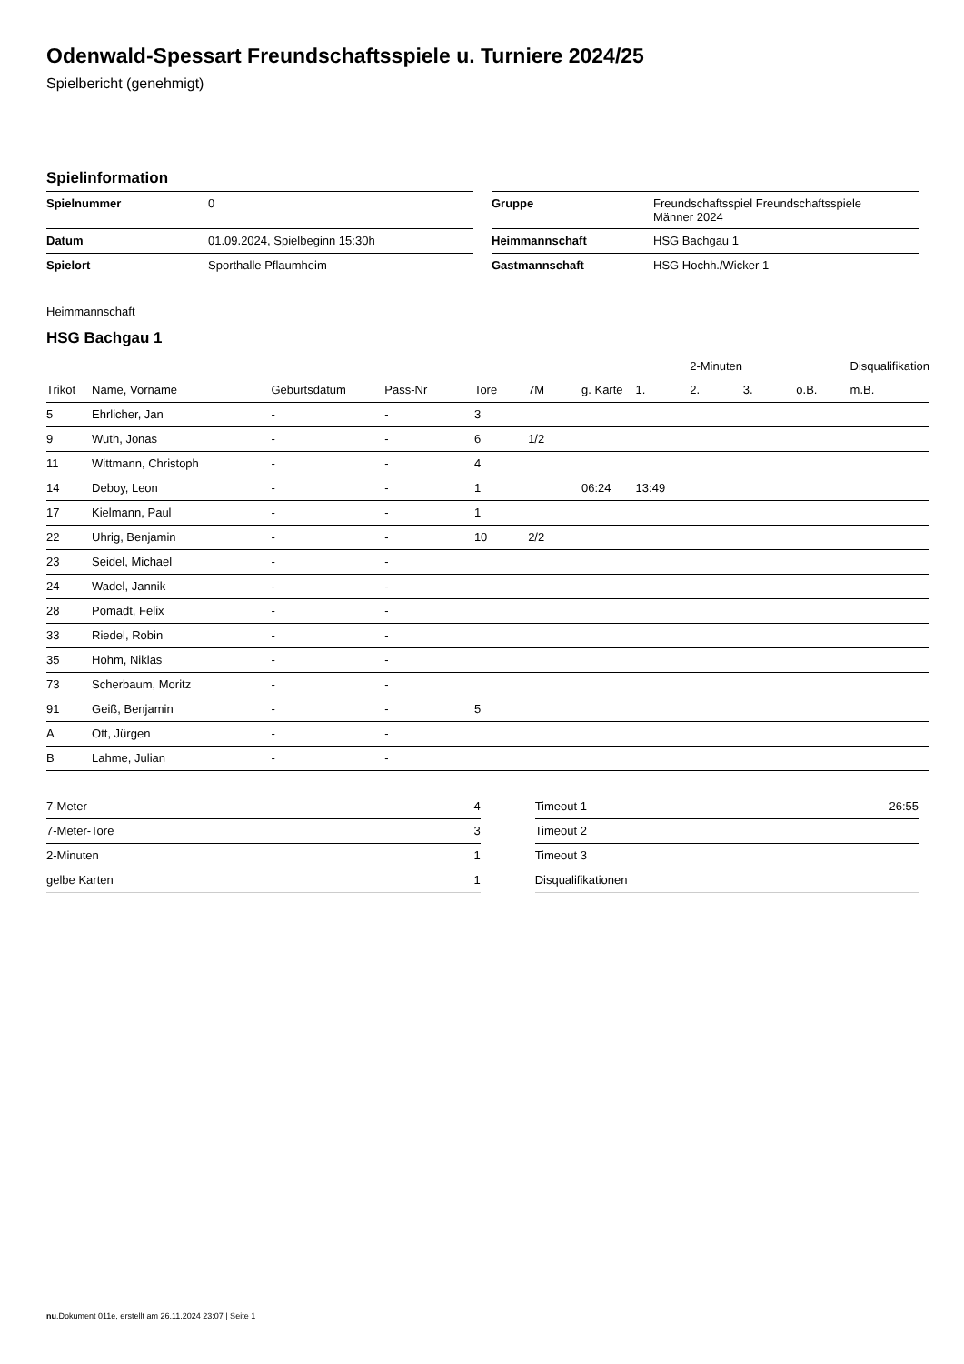Odenwald-Spessart Freundschaftsspiele u. Turniere 2024/25
Spielbericht (genehmigt)
Spielinformation
| Spielnummer | 0 |
| Datum | 01.09.2024, Spielbeginn 15:30h |
| Spielort | Sporthalle Pflaumheim |
| Gruppe | Freundschaftsspiel Freundschaftsspiele Männer 2024 |
| Heimmannschaft | HSG Bachgau 1 |
| Gastmannschaft | HSG Hochh./Wicker 1 |
Heimmannschaft
HSG Bachgau 1
| | | | | | | | | 2-Minuten | | | Disqualifikation |
| --- | --- | --- | --- | --- | --- | --- | --- | --- | --- | --- | --- |
| Trikot | Name, Vorname | Geburtsdatum | Pass-Nr | Tore | 7M | g. Karte | 1. | 2. | 3. | o.B. | m.B. |
| 5 | Ehrlicher, Jan | - | - | 3 | | | | | | | |
| 9 | Wuth, Jonas | - | - | 6 | 1/2 | | | | | | |
| 11 | Wittmann, Christoph | - | - | 4 | | | | | | | |
| 14 | Deboy, Leon | - | - | 1 | | 06:24 | 13:49 | | | | |
| 17 | Kielmann, Paul | - | - | 1 | | | | | | | |
| 22 | Uhrig, Benjamin | - | - | 10 | 2/2 | | | | | | |
| 23 | Seidel, Michael | - | - | | | | | | | | |
| 24 | Wadel, Jannik | - | - | | | | | | | | |
| 28 | Pomadt, Felix | - | - | | | | | | | | |
| 33 | Riedel, Robin | - | - | | | | | | | | |
| 35 | Hohm, Niklas | - | - | | | | | | | | |
| 73 | Scherbaum, Moritz | - | - | | | | | | | | |
| 91 | Geiß, Benjamin | - | - | 5 | | | | | | | |
| A | Ott, Jürgen | - | - | | | | | | | | |
| B | Lahme, Julian | - | - | | | | | | | | |
| 7-Meter | 4 |
| 7-Meter-Tore | 3 |
| 2-Minuten | 1 |
| gelbe Karten | 1 |
| Timeout 1 | 26:55 |
| Timeout 2 | |
| Timeout 3 | |
| Disqualifikationen | |
nu.Dokument 011e, erstellt am 26.11.2024 23:07 | Seite 1